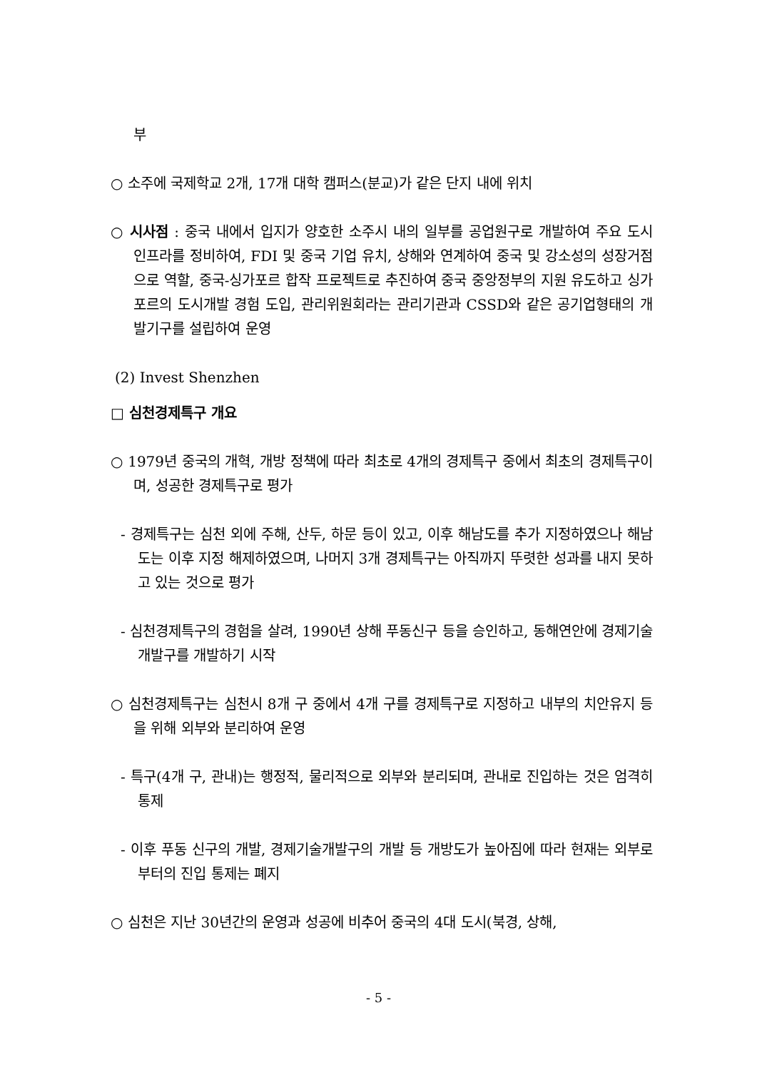부
○ 소주에 국제학교 2개, 17개 대학 캠퍼스(분교)가 같은 단지 내에 위치
○ 시사점 : 중국 내에서 입지가 양호한 소주시 내의 일부를 공업원구로 개발하여 주요 도시 인프라를 정비하여, FDI 및 중국 기업 유치, 상해와 연계하여 중국 및 강소성의 성장거점으로 역할, 중국-싱가포르 합작 프로젝트로 추진하여 중국 중앙정부의 지원 유도하고 싱가포르의 도시개발 경험 도입, 관리위원회라는 관리기관과 CSSD와 같은 공기업형태의 개발기구를 설립하여 운영
(2) Invest Shenzhen
□ 심천경제특구 개요
○ 1979년 중국의 개혁, 개방 정책에 따라 최초로 4개의 경제특구 중에서 최초의 경제특구이며, 성공한 경제특구로 평가
- 경제특구는 심천 외에 주해, 산두, 하문 등이 있고, 이후 해남도를 추가 지정하였으나 해남도는 이후 지정 해제하였으며, 나머지 3개 경제특구는 아직까지 뚜렷한 성과를 내지 못하고 있는 것으로 평가
- 심천경제특구의 경험을 살려, 1990년 상해 푸동신구 등을 승인하고, 동해연안에 경제기술개발구를 개발하기 시작
○ 심천경제특구는 심천시 8개 구 중에서 4개 구를 경제특구로 지정하고 내부의 치안유지 등을 위해 외부와 분리하여 운영
- 특구(4개 구, 관내)는 행정적, 물리적으로 외부와 분리되며, 관내로 진입하는 것은 엄격히 통제
- 이후 푸동 신구의 개발, 경제기술개발구의 개발 등 개방도가 높아짐에 따라 현재는 외부로부터의 진입 통제는 폐지
○ 심천은 지난 30년간의 운영과 성공에 비추어 중국의 4대 도시(북경, 상해,
- 5 -